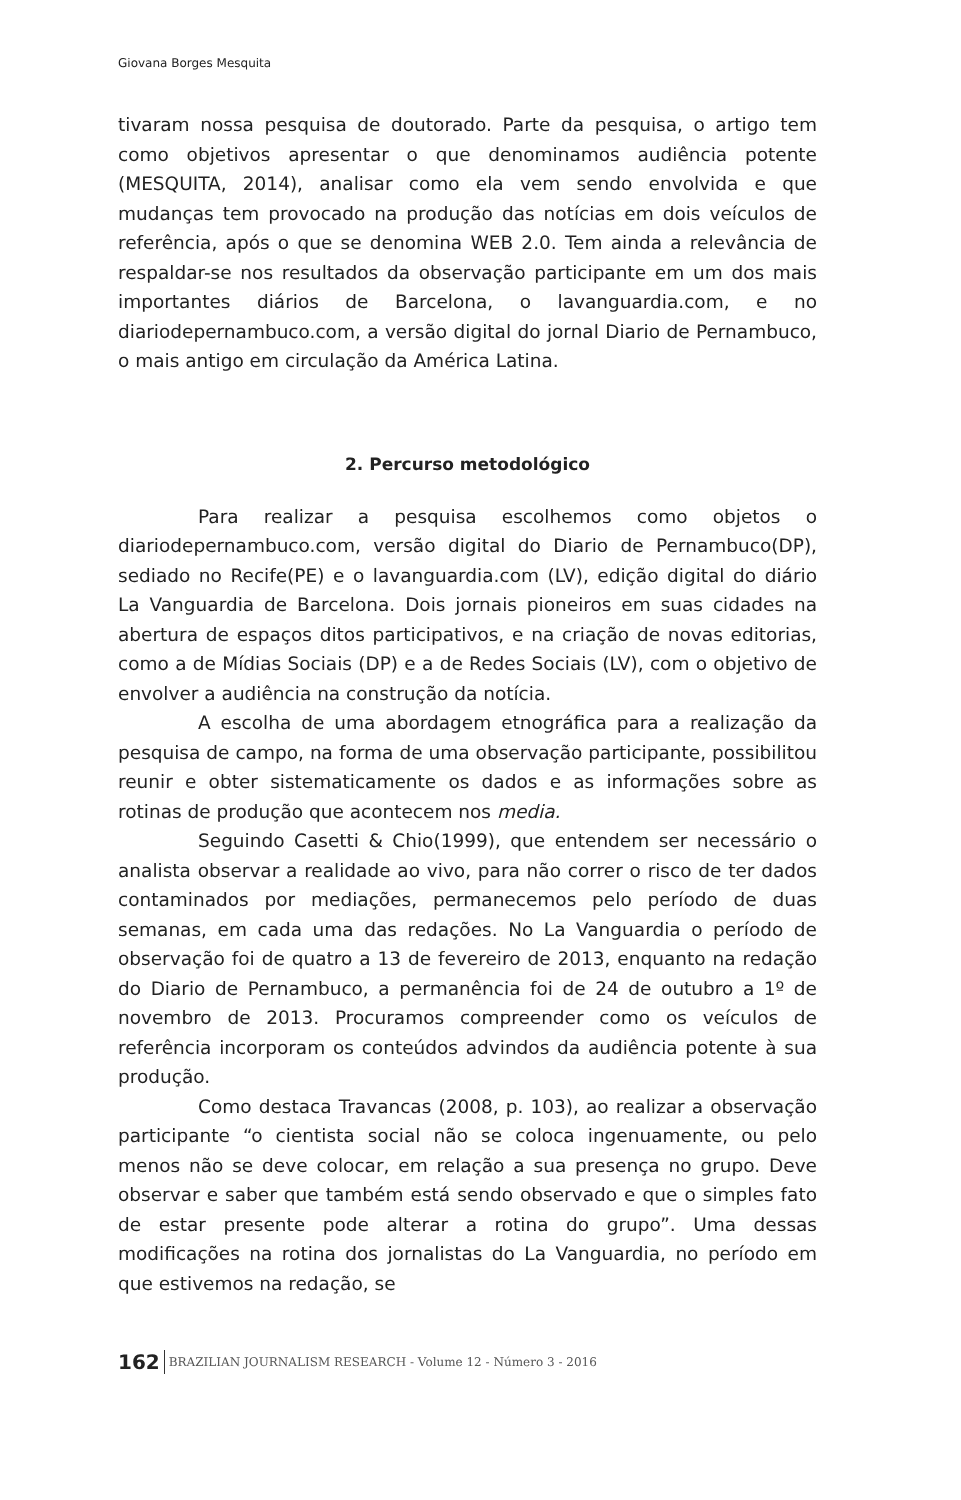Giovana Borges Mesquita
tivaram nossa pesquisa de doutorado. Parte da pesquisa, o artigo tem como objetivos apresentar o que denominamos audiência potente (MESQUITA, 2014), analisar como ela vem sendo envolvida e que mudanças tem provocado na produção das notícias em dois veículos de referência, após o que se denomina WEB 2.0. Tem ainda a relevância de respaldar-se nos resultados da observação participante em um dos mais importantes diários de Barcelona, o lavanguardia.com, e no diariodepernambuco.com, a versão digital do jornal Diario de Pernambuco, o mais antigo em circulação da América Latina.
2. Percurso metodológico
Para realizar a pesquisa escolhemos como objetos o diariodepernambuco.com, versão digital do Diario de Pernambuco(DP), sediado no Recife(PE) e o lavanguardia.com (LV), edição digital do diário La Vanguardia de Barcelona. Dois jornais pioneiros em suas cidades na abertura de espaços ditos participativos, e na criação de novas editorias, como a de Mídias Sociais (DP) e a de Redes Sociais (LV), com o objetivo de envolver a audiência na construção da notícia.
A escolha de uma abordagem etnográfica para a realização da pesquisa de campo, na forma de uma observação participante, possibilitou reunir e obter sistematicamente os dados e as informações sobre as rotinas de produção que acontecem nos media.
Seguindo Casetti & Chio(1999), que entendem ser necessário o analista observar a realidade ao vivo, para não correr o risco de ter dados contaminados por mediações, permanecemos pelo período de duas semanas, em cada uma das redações. No La Vanguardia o período de observação foi de quatro a 13 de fevereiro de 2013, enquanto na redação do Diario de Pernambuco, a permanência foi de 24 de outubro a 1º de novembro de 2013. Procuramos compreender como os veículos de referência incorporam os conteúdos advindos da audiência potente à sua produção.
Como destaca Travancas (2008, p. 103), ao realizar a observação participante “o cientista social não se coloca ingenuamente, ou pelo menos não se deve colocar, em relação a sua presença no grupo. Deve observar e saber que também está sendo observado e que o simples fato de estar presente pode alterar a rotina do grupo”. Uma dessas modificações na rotina dos jornalistas do La Vanguardia, no período em que estivemos na redação, se
162 BRAZILIAN JOURNALISM RESEARCH - Volume 12 - Número 3 - 2016